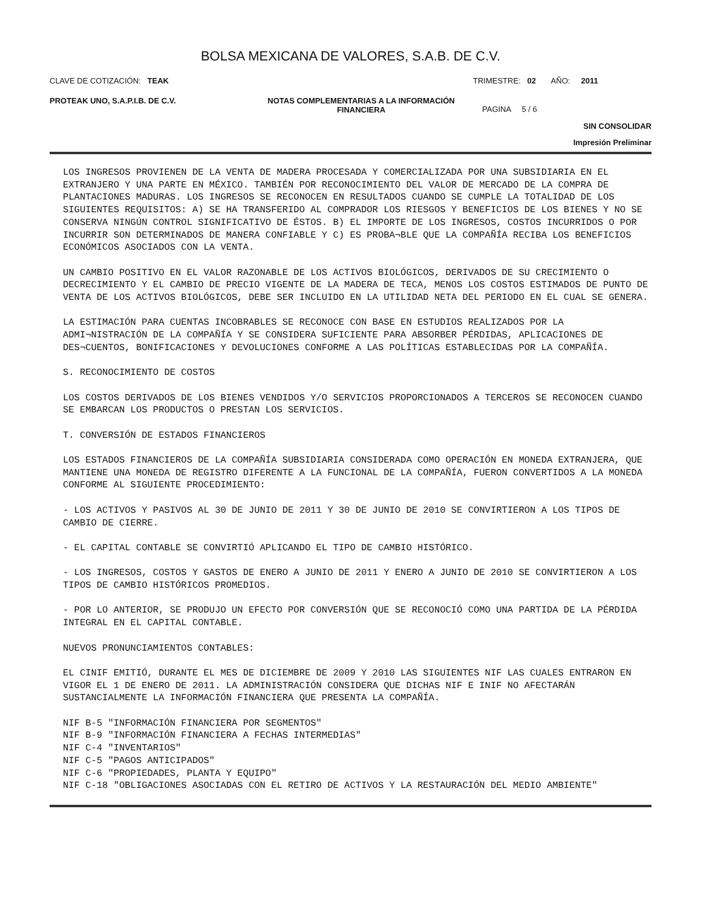BOLSA MEXICANA DE VALORES, S.A.B. DE C.V.
CLAVE DE COTIZACIÓN: TEAK TRIMESTRE: 02 AÑO: 2011
PROTEAK UNO, S.A.P.I.B. DE C.V. NOTAS COMPLEMENTARIAS A LA INFORMACIÓN
FINANCIERA
PAGINA 5 / 6
SIN CONSOLIDAR
Impresión Preliminar
LOS INGRESOS PROVIENEN DE LA VENTA DE MADERA PROCESADA Y COMERCIALIZADA POR UNA SUBSIDIARIA EN EL EXTRANJERO Y UNA PARTE EN MÉXICO. TAMBIÉN POR RECONOCIMIENTO DEL VALOR DE MERCADO DE LA COMPRA DE PLANTACIONES MADURAS. LOS INGRESOS SE RECONOCEN EN RESULTADOS CUANDO SE CUMPLE LA TOTALIDAD DE LOS SIGUIENTES REQUISITOS: A) SE HA TRANSFERIDO AL COMPRADOR LOS RIESGOS Y BENEFICIOS DE LOS BIENES Y NO SE CONSERVA NINGÚN CONTROL SIGNIFICATIVO DE ÉSTOS. B) EL IMPORTE DE LOS INGRESOS, COSTOS INCURRIDOS O POR INCURRIR SON DETERMINADOS DE MANERA CONFIABLE Y C) ES PROBA¬BLE QUE LA COMPAÑÍA RECIBA LOS BENEFICIOS ECONÓMICOS ASOCIADOS CON LA VENTA.
UN CAMBIO POSITIVO EN EL VALOR RAZONABLE DE LOS ACTIVOS BIOLÓGICOS, DERIVADOS DE SU CRECIMIENTO O DECRECIMIENTO Y EL CAMBIO DE PRECIO VIGENTE DE LA MADERA DE TECA, MENOS LOS COSTOS ESTIMADOS DE PUNTO DE VENTA DE LOS ACTIVOS BIOLÓGICOS, DEBE SER INCLUIDO EN LA UTILIDAD NETA DEL PERIODO EN EL CUAL SE GENERA.
LA ESTIMACIÓN PARA CUENTAS INCOBRABLES SE RECONOCE CON BASE EN ESTUDIOS REALIZADOS POR LA ADMI¬NISTRACIÓN DE LA COMPAÑÍA Y SE CONSIDERA SUFICIENTE PARA ABSORBER PÉRDIDAS, APLICACIONES DE DES¬CUENTOS, BONIFICACIONES Y DEVOLUCIONES CONFORME A LAS POLÍTICAS ESTABLECIDAS POR LA COMPAÑÍA.
S. RECONOCIMIENTO DE COSTOS
LOS COSTOS DERIVADOS DE LOS BIENES VENDIDOS Y/O SERVICIOS PROPORCIONADOS A TERCEROS SE RECONOCEN CUANDO SE EMBARCAN LOS PRODUCTOS O PRESTAN LOS SERVICIOS.
T. CONVERSIÓN DE ESTADOS FINANCIEROS
LOS ESTADOS FINANCIEROS DE LA COMPAÑÍA SUBSIDIARIA CONSIDERADA COMO OPERACIÓN EN MONEDA EXTRANJERA, QUE MANTIENE UNA MONEDA DE REGISTRO DIFERENTE A LA FUNCIONAL DE LA COMPAÑÍA, FUERON CONVERTIDOS A LA MONEDA CONFORME AL SIGUIENTE PROCEDIMIENTO:
- LOS ACTIVOS Y PASIVOS AL 30 DE JUNIO DE 2011 Y 30 DE JUNIO DE 2010 SE CONVIRTIERON A LOS TIPOS DE CAMBIO DE CIERRE.
- EL CAPITAL CONTABLE SE CONVIRTIÓ APLICANDO EL TIPO DE CAMBIO HISTÓRICO.
- LOS INGRESOS, COSTOS Y GASTOS DE ENERO A JUNIO DE 2011 Y ENERO A JUNIO DE 2010 SE CONVIRTIERON A LOS TIPOS DE CAMBIO HISTÓRICOS PROMEDIOS.
- POR LO ANTERIOR, SE PRODUJO UN EFECTO POR CONVERSIÓN QUE SE RECONOCIÓ COMO UNA PARTIDA DE LA PÉRDIDA INTEGRAL EN EL CAPITAL CONTABLE.
NUEVOS PRONUNCIAMIENTOS CONTABLES:
EL CINIF EMITIÓ, DURANTE EL MES DE DICIEMBRE DE 2009 Y 2010 LAS SIGUIENTES NIF LAS CUALES ENTRARON EN VIGOR EL 1 DE ENERO DE 2011. LA ADMINISTRACIÓN CONSIDERA QUE DICHAS NIF E INIF NO AFECTARÁN SUSTANCIALMENTE LA INFORMACIÓN FINANCIERA QUE PRESENTA LA COMPAÑÍA.
NIF B-5 "INFORMACIÓN FINANCIERA POR SEGMENTOS"
NIF B-9 "INFORMACIÓN FINANCIERA A FECHAS INTERMEDIAS"
NIF C-4 "INVENTARIOS"
NIF C-5 "PAGOS ANTICIPADOS"
NIF C-6 "PROPIEDADES, PLANTA Y EQUIPO"
NIF C-18 "OBLIGACIONES ASOCIADAS CON EL RETIRO DE ACTIVOS Y LA RESTAURACIÓN DEL MEDIO AMBIENTE"